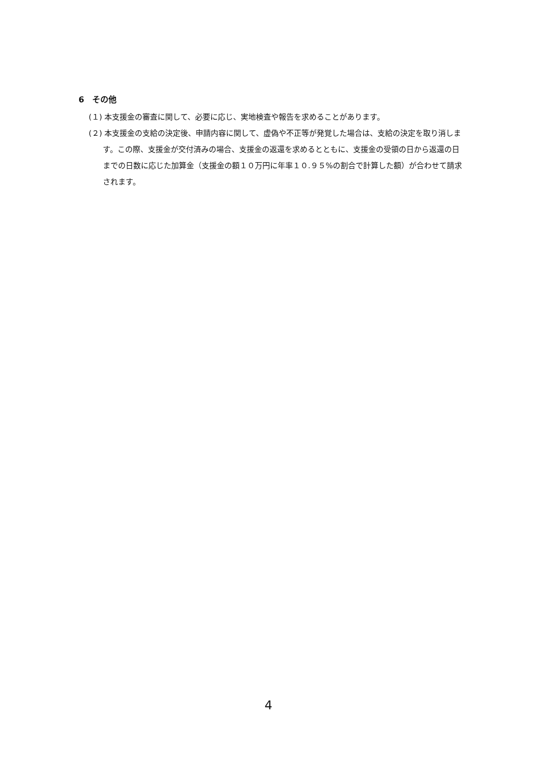6　その他
(１) 本支援金の審査に関して、必要に応じ、実地検査や報告を求めることがあります。
(２) 本支援金の支給の決定後、申請内容に関して、虚偽や不正等が発覚した場合は、支給の決定を取り消します。この際、支援金が交付済みの場合、支援金の返還を求めるとともに、支援金の受領の日から返還の日までの日数に応じた加算金（支援金の額１０万円に年率１０.９５%の割合で計算した額）が合わせて請求されます。
4